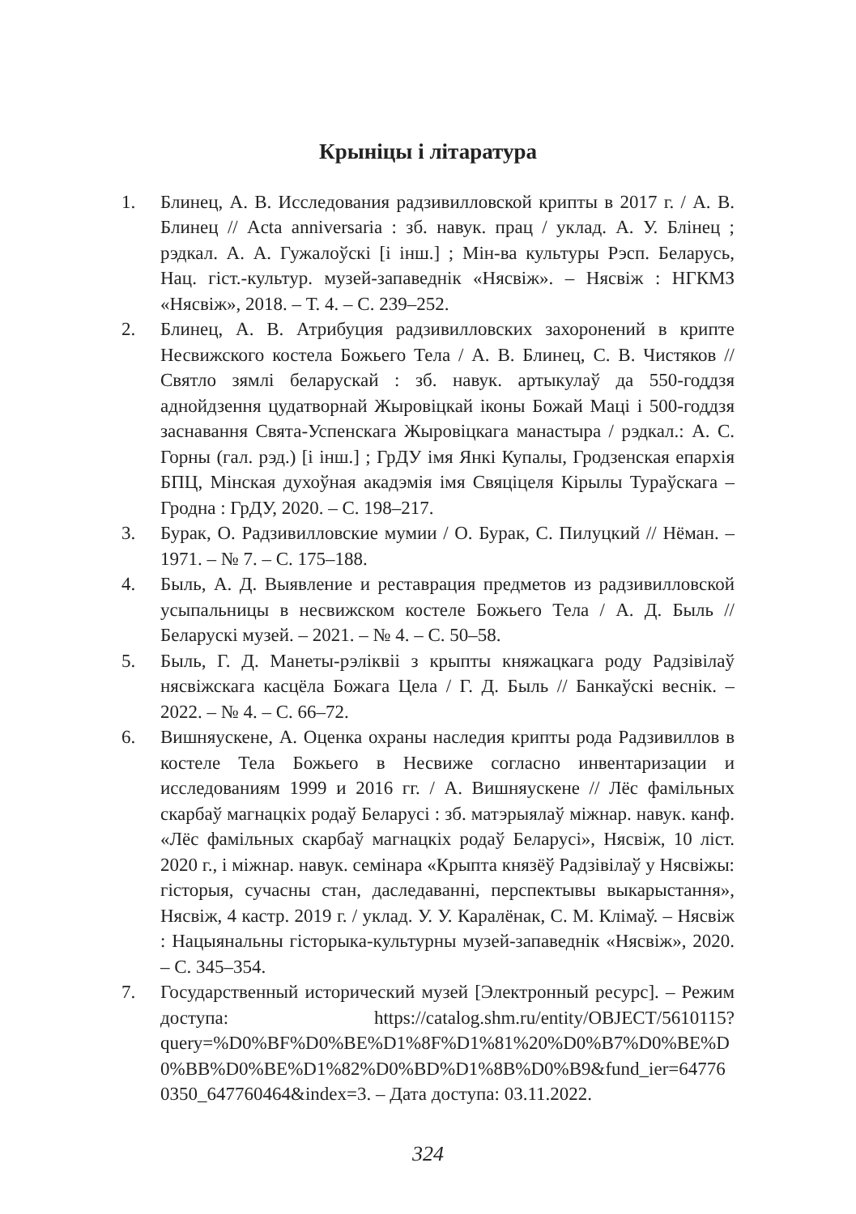Крыніцы і літаратура
1. Блинец, А. В. Исследования радзивилловской крипты в 2017 г. / А. В. Блинец // Acta anniversaria : зб. навук. прац / уклад. А. У. Блінец ; рэдкал. А. А. Гужалоўскі [і інш.] ; Мін-ва культуры Рэсп. Беларусь, Нац. гіст.-культур. музей-запаведнік «Нясвіж». – Нясвіж : НГКМЗ «Нясвіж», 2018. – Т. 4. – С. 239–252.
2. Блинец, А. В. Атрибуция радзивилловских захоронений в крипте Несвижского костела Божьего Тела / А. В. Блинец, С. В. Чистяков // Святло зямлі беларускай : зб. навук. артыкулаў да 550-годдзя аднойдзення цудатворнай Жыровіцкай іконы Божай Маці і 500-годдзя заснавання Свята-Успенскага Жыровіцкага манастыра / рэдкал.: А. С. Горны (гал. рэд.) [і інш.] ; ГрДУ імя Янкі Купалы, Гродзенская епархія БПЦ, Мінская духоўная акадэмія імя Свяціцеля Кірылы Тураўскага – Гродна : ГрДУ, 2020. – С. 198–217.
3. Бурак, О. Радзивилловские мумии / О. Бурак, С. Пилуцкий // Нёман. – 1971. – № 7. – С. 175–188.
4. Быль, А. Д. Выявление и реставрация предметов из радзивилловской усыпальницы в несвижском костеле Божьего Тела / А. Д. Быль // Беларускі музей. – 2021. – № 4. – С. 50–58.
5. Быль, Г. Д. Манеты-рэліквіі з крыпты княжацкага роду Радзівілаў нясвіжскага касцёла Божага Цела / Г. Д. Быль // Банкаўскі веснік. – 2022. – № 4. – С. 66–72.
6. Вишняускене, А. Оценка охраны наследия крипты рода Радзивиллов в костеле Тела Божьего в Несвиже согласно инвентаризации и исследованиям 1999 и 2016 гг. / А. Вишняускене // Лёс фамільных скарбаў магнацкіх родаў Беларусі : зб. матэрыялаў міжнар. навук. канф. «Лёс фамільных скарбаў магнацкіх родаў Беларусі», Нясвіж, 10 ліст. 2020 г., і міжнар. навук. семінара «Крыпта князёў Радзівілаў у Нясвіжы: гісторыя, сучасны стан, даследаванні, перспектывы выкарыстання», Нясвіж, 4 кастр. 2019 г. / уклад. У. У. Каралёнак, С. М. Клімаў. – Нясвіж : Нацыянальны гісторыка-культурны музей-запаведнік «Нясвіж», 2020. – С. 345–354.
7. Государственный исторический музей [Электронный ресурс]. – Режим доступа: https://catalog.shm.ru/entity/OBJECT/5610115?query=%D0%BF%D0%BE%D1%8F%D1%81%20%D0%B7%D0%BE%D0%BB%D0%BE%D1%82%D0%BD%D1%8B%D0%B9&fund_ier=647760350_647760464&index=3. – Дата доступа: 03.11.2022.
324